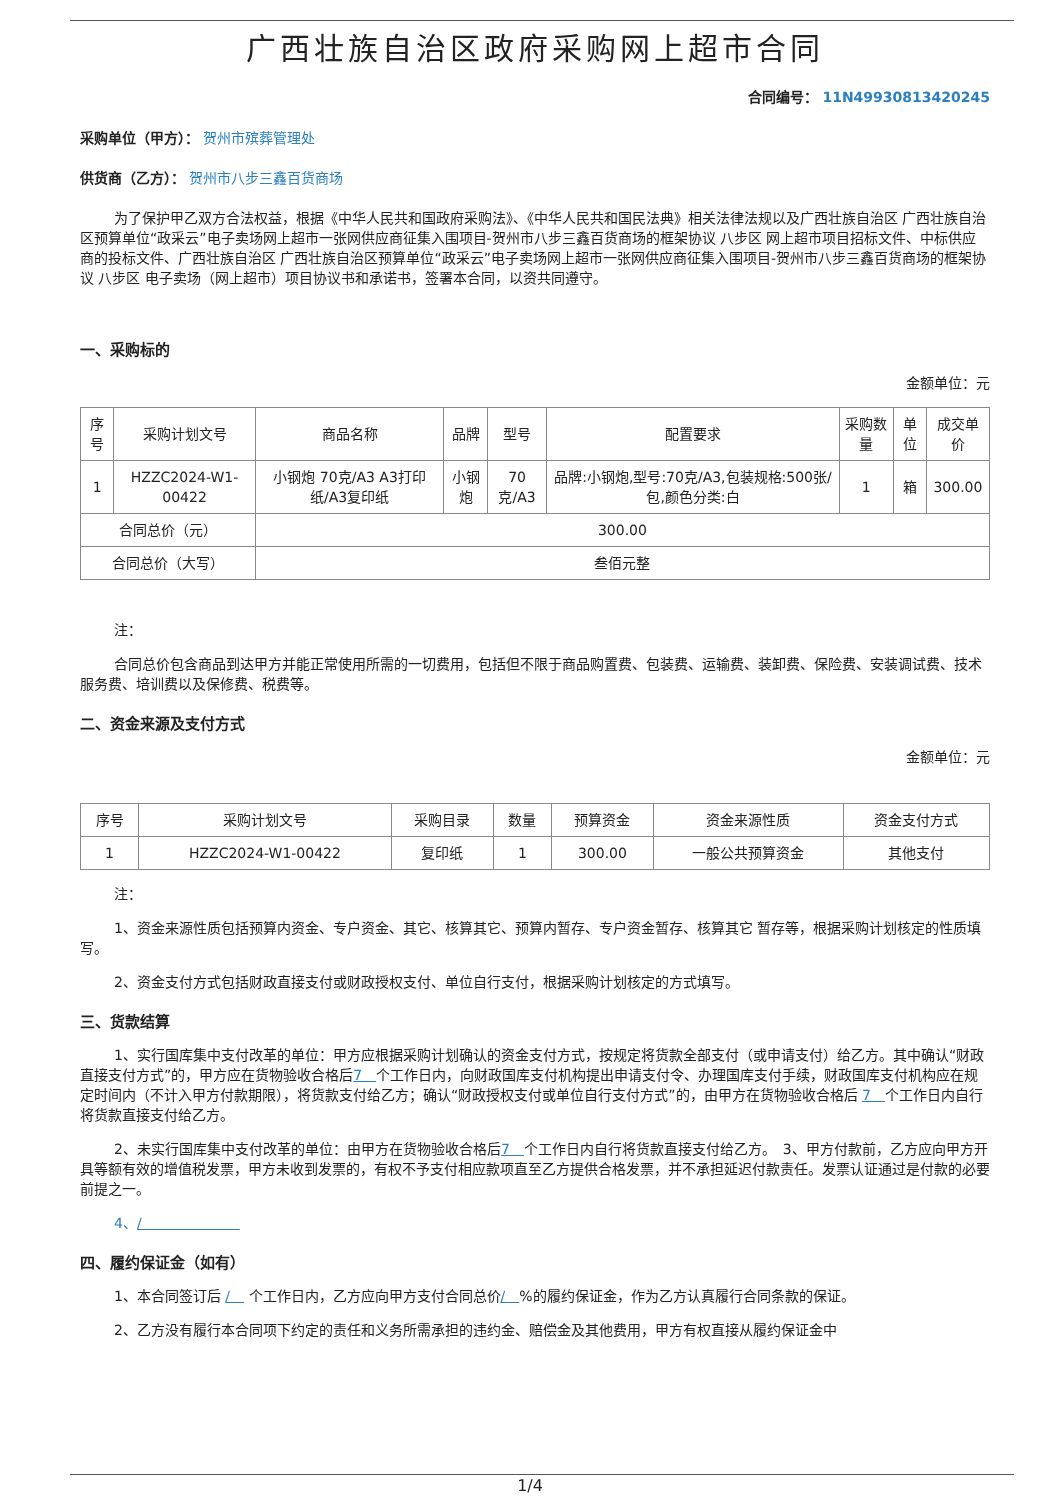广西壮族自治区政府采购网上超市合同
合同编号： 11N49930813420245
采购单位（甲方）： 贺州市殡葬管理处
供货商（乙方）： 贺州市八步三鑫百货商场
为了保护甲乙双方合法权益，根据《中华人民共和国政府采购法》、《中华人民共和国民法典》相关法律法规以及广西壮族自治区 广西壮族自治区预算单位“政采云”电子卖场网上超市一张网供应商征集入围项目-贺州市八步三鑫百货商场的框架协议 八步区 网上超市项目招标文件、中标供应商的投标文件、广西壮族自治区 广西壮族自治区预算单位“政采云”电子卖场网上超市一张网供应商征集入围项目-贺州市八步三鑫百货商场的框架协议 八步区 电子卖场（网上超市）项目协议书和承诺书，签署本合同，以资共同遵守。
一、采购标的
金额单位：元
| 序号 | 采购计划文号 | 商品名称 | 品牌 | 型号 | 配置要求 | 采购数量 | 单位 | 成交单价 |
| --- | --- | --- | --- | --- | --- | --- | --- | --- |
| 1 | HZZC2024-W1-00422 | 小钢炮 70克/A3 A3打印纸/A3复印纸 | 小钢炮 | 70克/A3 | 品牌:小钢炮,型号:70克/A3,包装规格:500张/包,颜色分类:白 | 1 | 箱 | 300.00 |
| 合同总价（元） | | 300.00 | | | | | | |
| 合同总价（大写） | | 叁佰元整 | | | | | | |
注：
合同总价包含商品到达甲方并能正常使用所需的一切费用，包括但不限于商品购置费、包装费、运输费、装卸费、保险费、安装调试费、技术服务费、培训费以及保修费、税费等。
二、资金来源及支付方式
金额单位：元
| 序号 | 采购计划文号 | 采购目录 | 数量 | 预算资金 | 资金来源性质 | 资金支付方式 |
| --- | --- | --- | --- | --- | --- | --- |
| 1 | HZZC2024-W1-00422 | 复印纸 | 1 | 300.00 | 一般公共预算资金 | 其他支付 |
注：
1、资金来源性质包括预算内资金、专户资金、其它、核算其它、预算内暂存、专户资金暂存、核算其它 暂存等，根据采购计划核定的性质填写。
2、资金支付方式包括财政直接支付或财政授权支付、单位自行支付，根据采购计划核定的方式填写。
三、货款结算
1、实行国库集中支付改革的单位：甲方应根据采购计划确认的资金支付方式，按规定将货款全部支付（或申请支付）给乙方。其中确认“财政直接支付方式”的，甲方应在货物验收合格后7　个工作日内，向财政国库支付机构提出申请支付令、办理国库支付手续，财政国库支付机构应在规定时间内（不计入甲方付款期限），将货款支付给乙方；确认“财政授权支付或单位自行支付方式”的，由甲方在货物验收合格后 7　个工作日内自行将货款直接支付给乙方。
2、未实行国库集中支付改革的单位：由甲方在货物验收合格后7　个工作日内自行将货款直接支付给乙方。　3、甲方付款前，乙方应向甲方开具等额有效的增值税发票，甲方未收到发票的，有权不予支付相应款项直至乙方提供合格发票，并不承担延迟付款责任。发票认证通过是付款的必要前提之一。
4、/　　　　　　　
四、履约保证金（如有）
1、本合同签订后 /　 个工作日内，乙方应向甲方支付合同总价/　%的履约保证金，作为乙方认真履行合同条款的保证。
2、乙方没有履行本合同项下约定的责任和义务所需承担的违约金、赔偿金及其他费用，甲方有权直接从履约保证金中
1/4